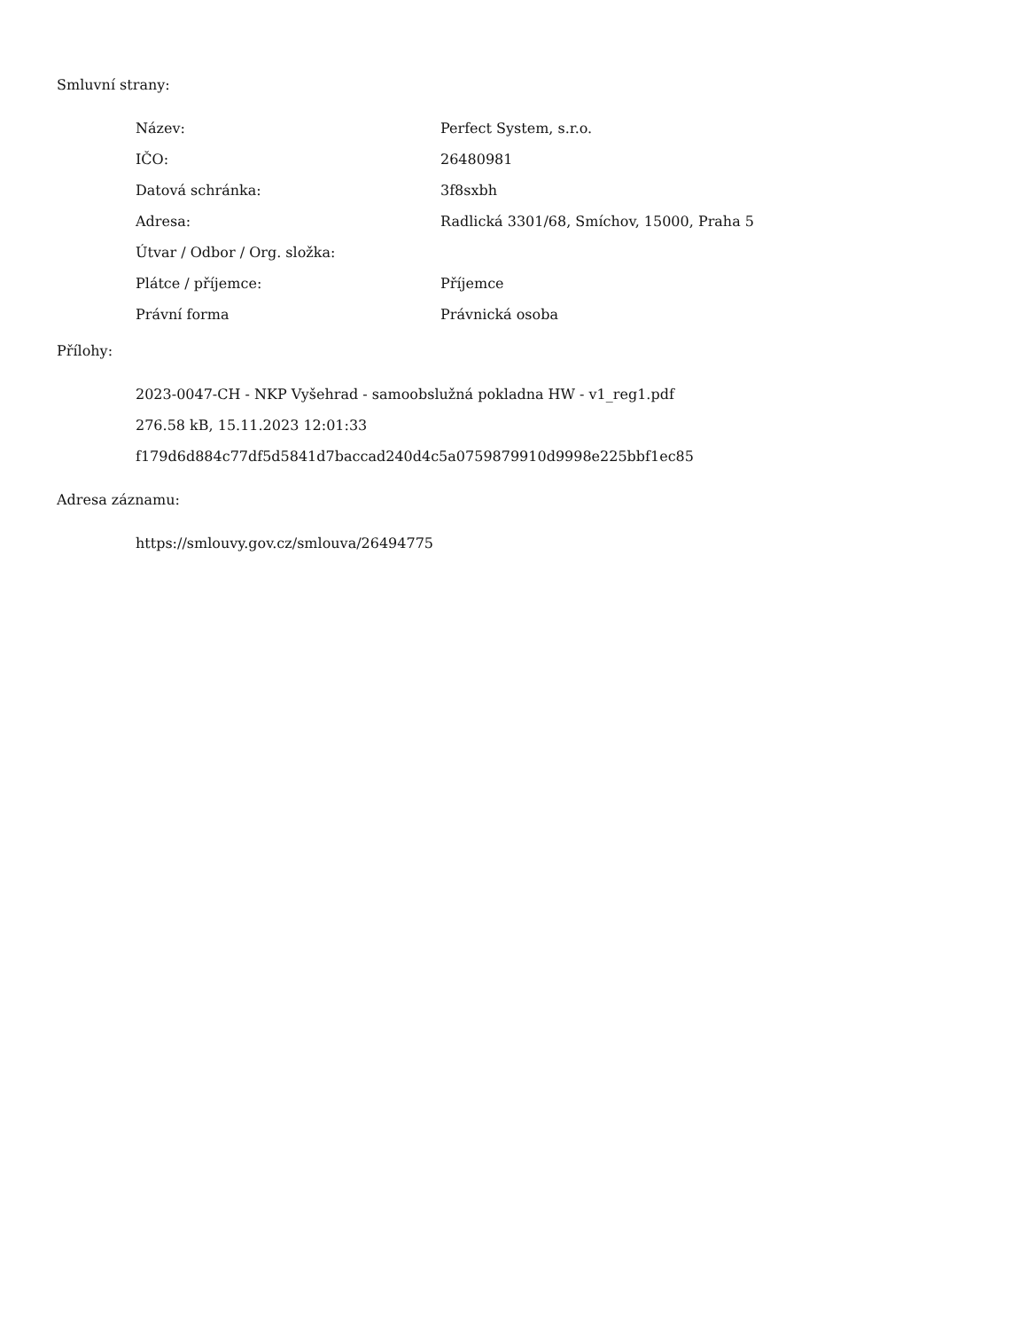Smluvní strany:
| Název: | Perfect System, s.r.o. |
| IČO: | 26480981 |
| Datová schránka: | 3f8sxbh |
| Adresa: | Radlická 3301/68, Smíchov, 15000, Praha 5 |
| Útvar / Odbor / Org. složka: | |
| Plátce / příjemce: | Příjemce |
| Právní forma | Právnická osoba |
Přílohy:
2023-0047-CH - NKP Vyšehrad - samoobslužná pokladna HW - v1_reg1.pdf
276.58 kB, 15.11.2023 12:01:33
f179d6d884c77df5d5841d7baccad240d4c5a0759879910d9998e225bbf1ec85
Adresa záznamu:
https://smlouvy.gov.cz/smlouva/26494775